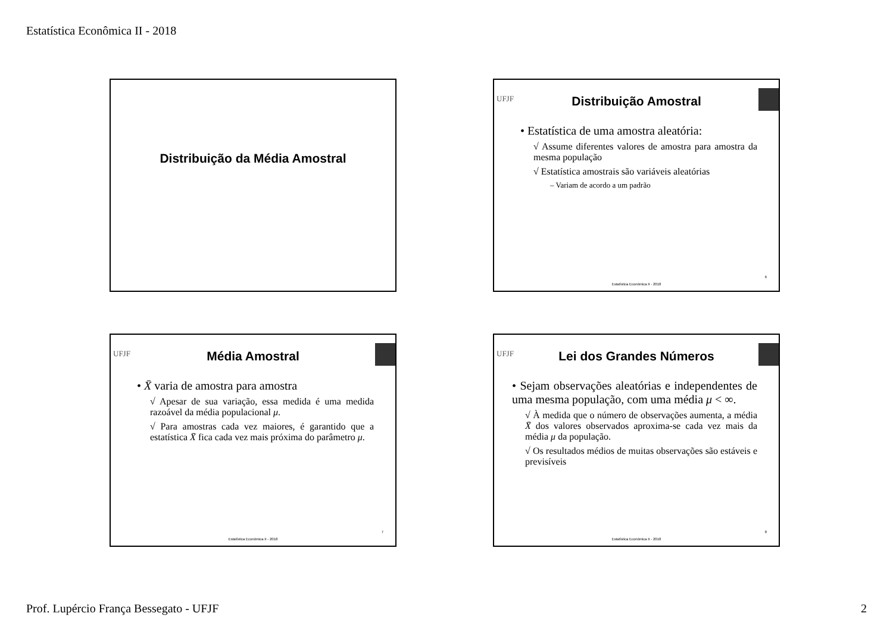Estatística Econômica II - 2018
Distribuição da Média Amostral
UFJF
Distribuição Amostral
• Estatística de uma amostra aleatória:
√ Assume diferentes valores de amostra para amostra da mesma população
√ Estatística amostrais são variáveis aleatórias
– Variam de acordo a um padrão
6
Estatística Econômica II - 2018
UFJF
Média Amostral
• X̄ varia de amostra para amostra
√ Apesar de sua variação, essa medida é uma medida razoável da média populacional μ.
√ Para amostras cada vez maiores, é garantido que a estatística X̄ fica cada vez mais próxima do parâmetro μ.
7
Estatística Econômica II - 2018
UFJF
Lei dos Grandes Números
• Sejam observações aleatórias e independentes de uma mesma população, com uma média μ < ∞.
√ À medida que o número de observações aumenta, a média X̄ dos valores observados aproxima-se cada vez mais da média μ da população.
√ Os resultados médios de muitas observações são estáveis e previsíveis
8
Estatística Econômica II - 2018
Prof. Lupércio França Bessegato - UFJF 2